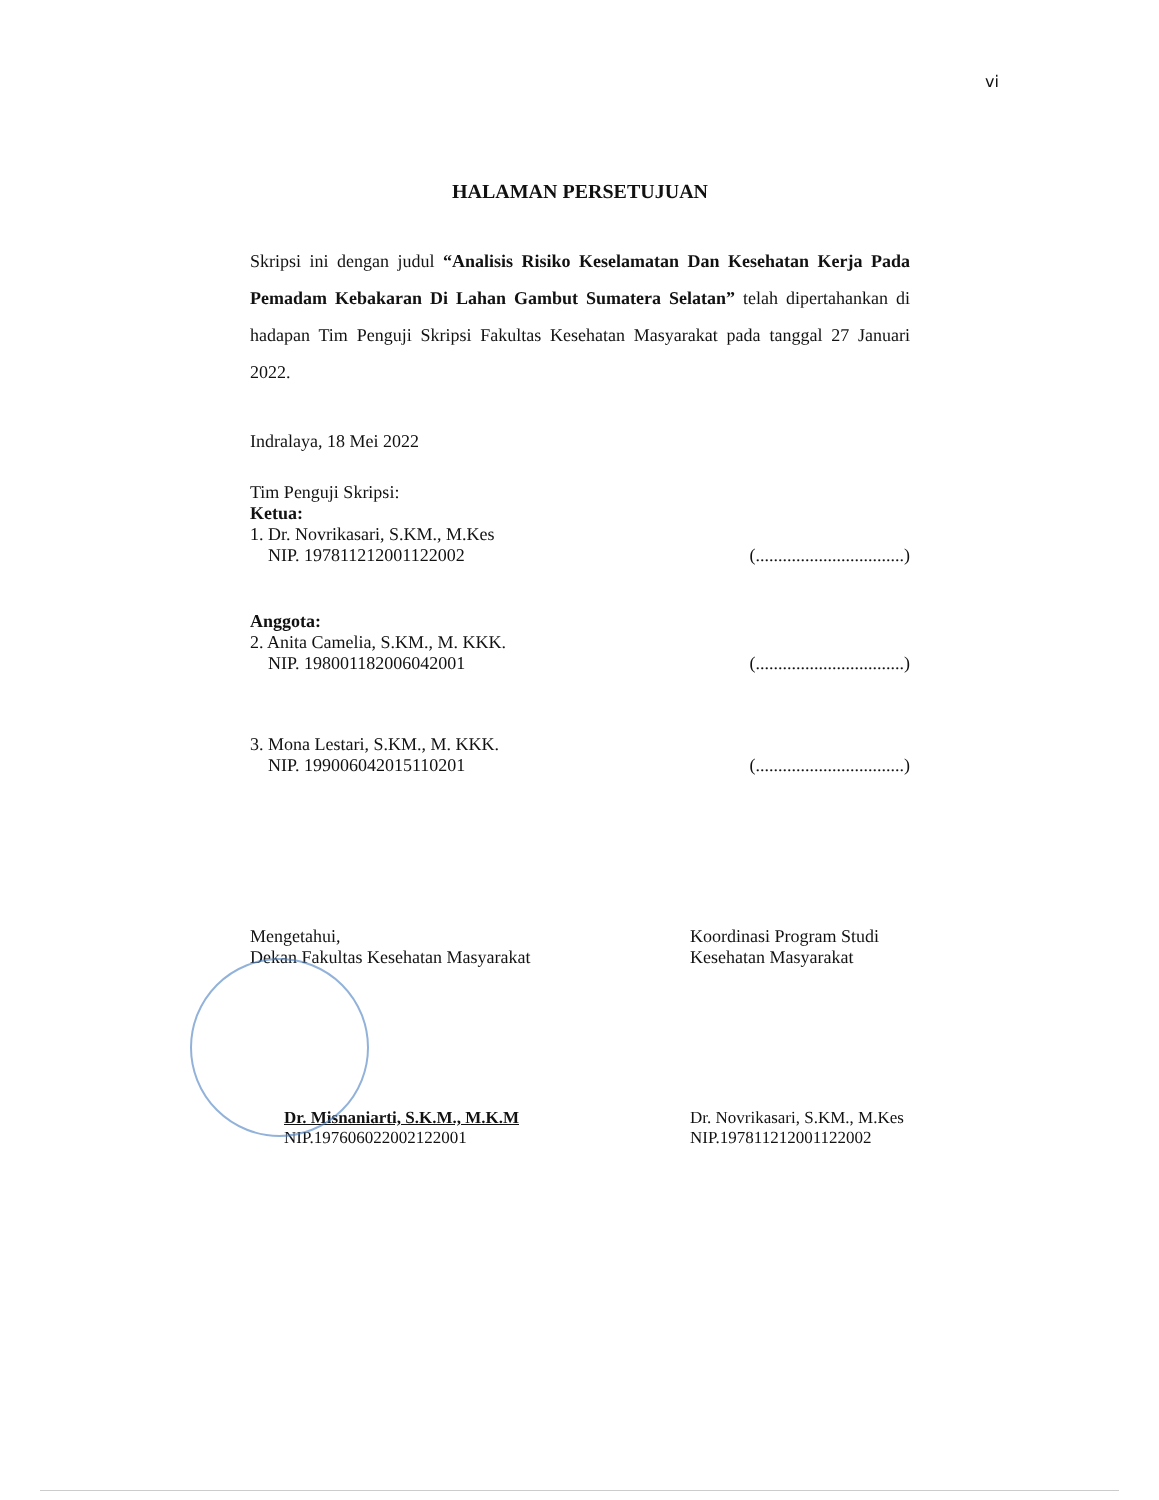vi
HALAMAN PERSETUJUAN
Skripsi ini dengan judul “Analisis Risiko Keselamatan Dan Kesehatan Kerja Pada Pemadam Kebakaran Di Lahan Gambut Sumatera Selatan” telah dipertahankan di hadapan Tim Penguji Skripsi Fakultas Kesehatan Masyarakat pada tanggal 27 Januari 2022.
Indralaya, 18 Mei 2022
Tim Penguji Skripsi:
Ketua:
1. Dr. Novrikasari, S.KM., M.Kes
NIP. 197811212001122002
(.................................)
Anggota:
2. Anita Camelia, S.KM., M. KKK.
NIP. 198001182006042001
(.................................)
3. Mona Lestari, S.KM., M. KKK.
NIP. 199006042015110201
(.................................)
Mengetahui,
Dekan Fakultas Kesehatan Masyarakat
Koordinasi Program Studi
Kesehatan Masyarakat
Dr. Misnaniarti, S.K.M., M.K.M
NIP.197606022002122001
Dr. Novrikasari, S.KM., M.Kes
NIP.197811212001122002